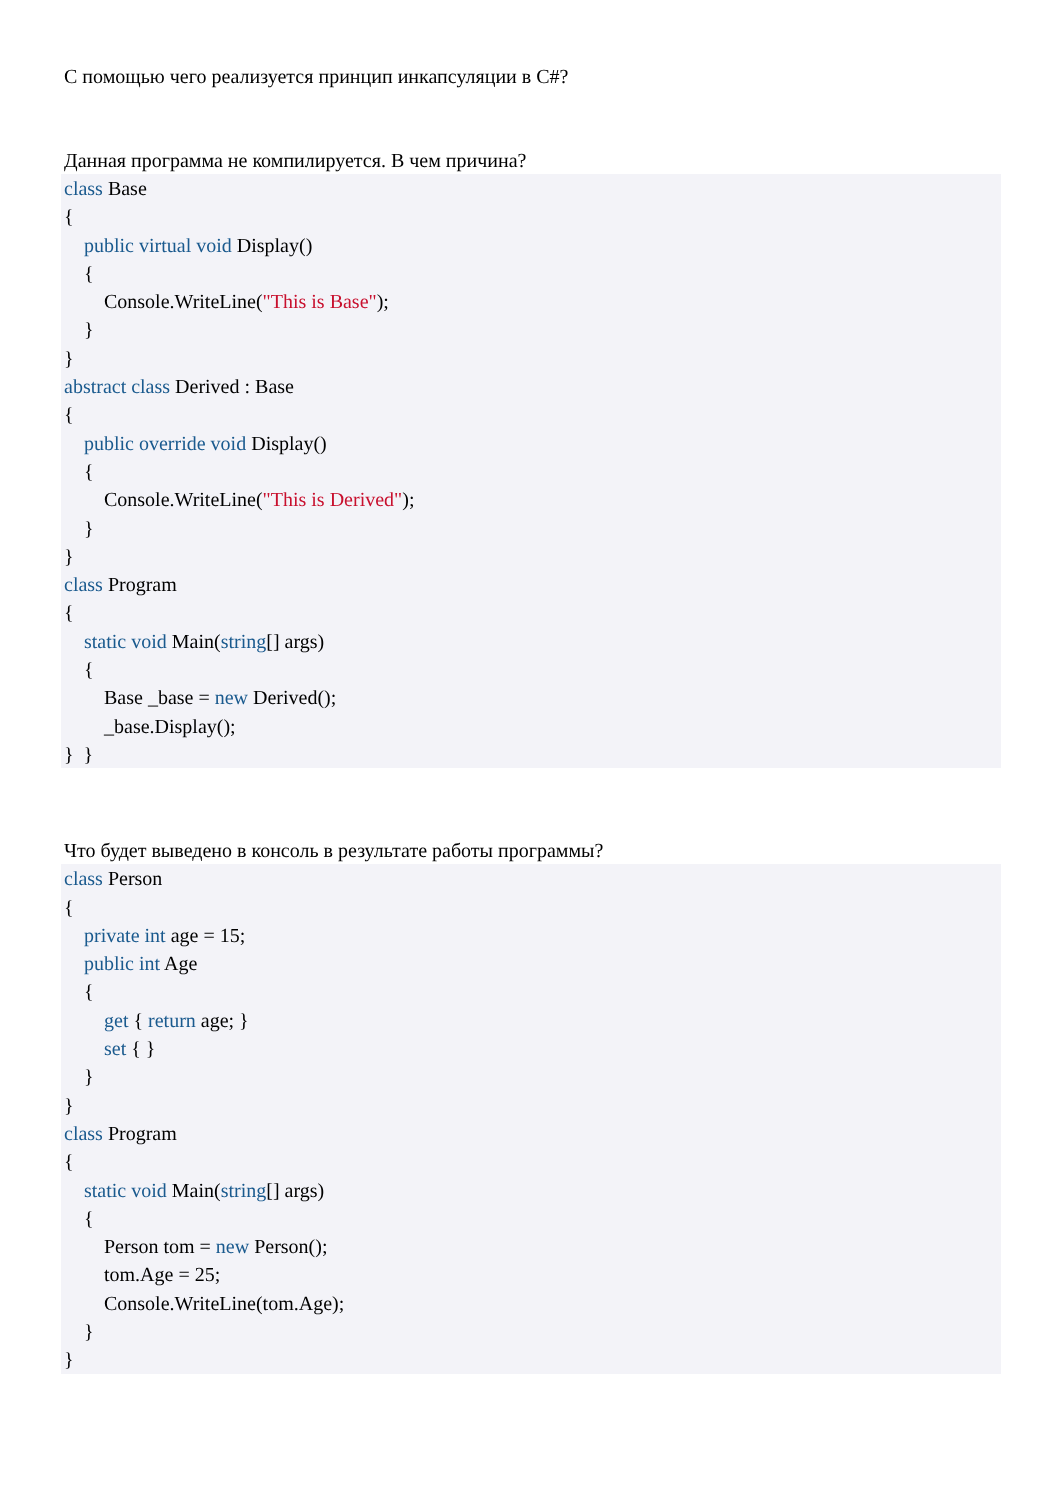С помощью чего реализуется принцип инкапсуляции в C#?
Данная программа не компилируется. В чем причина?
class Base
{
public virtual void Display()
{
Console.WriteLine("This is Base");
}
}
abstract class Derived : Base
{
public override void Display()
{
Console.WriteLine("This is Derived");
}
}
class Program
{
static void Main(string[] args)
{
Base _base = new Derived();
_base.Display();
} }
Что будет выведено в консоль в результате работы программы?
class Person
{
private int age = 15;
public int Age
{
get { return age; }
set { }
}
}
class Program
{
static void Main(string[] args)
{
Person tom = new Person();
tom.Age = 25;
Console.WriteLine(tom.Age);
}
}